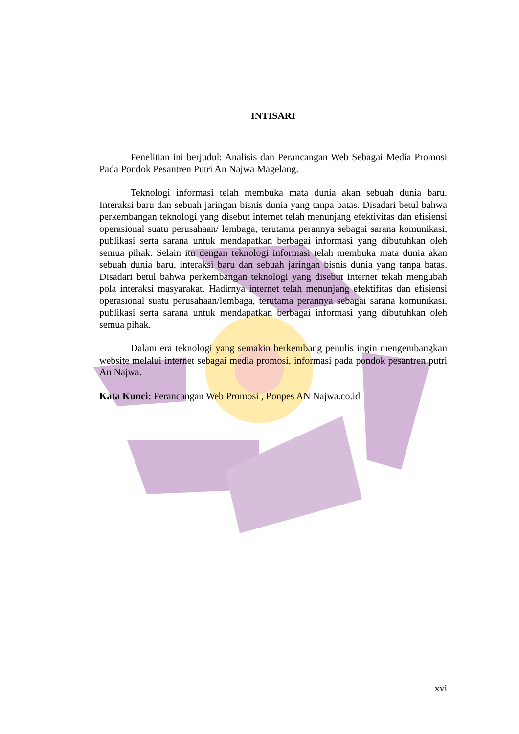INTISARI
Penelitian ini berjudul: Analisis dan Perancangan Web Sebagai Media Promosi Pada Pondok Pesantren Putri An Najwa Magelang.
Teknologi informasi telah membuka mata dunia akan sebuah dunia baru. Interaksi baru dan sebuah jaringan bisnis dunia yang tanpa batas. Disadari betul bahwa perkembangan teknologi yang disebut internet telah menunjang efektivitas dan efisiensi operasional suatu perusahaan/ lembaga, terutama perannya sebagai sarana komunikasi, publikasi serta sarana untuk mendapatkan berbagai informasi yang dibutuhkan oleh semua pihak. Selain itu dengan teknologi informasi telah membuka mata dunia akan sebuah dunia baru, interaksi baru dan sebuah jaringan bisnis dunia yang tanpa batas. Disadari betul bahwa perkembangan teknologi yang disebut internet tekah mengubah pola interaksi masyarakat. Hadirnya internet telah menunjang efektifitas dan efisiensi operasional suatu perusahaan/lembaga, terutama perannya sebagai sarana komunikasi, publikasi serta sarana untuk mendapatkan berbagai informasi yang dibutuhkan oleh semua pihak.
Dalam era teknologi yang semakin berkembang penulis ingin mengembangkan website melalui internet sebagai media promosi, informasi pada pondok pesantren putri An Najwa.
Kata Kunci: Perancangan Web Promosi , Ponpes AN Najwa.co.id
xvi